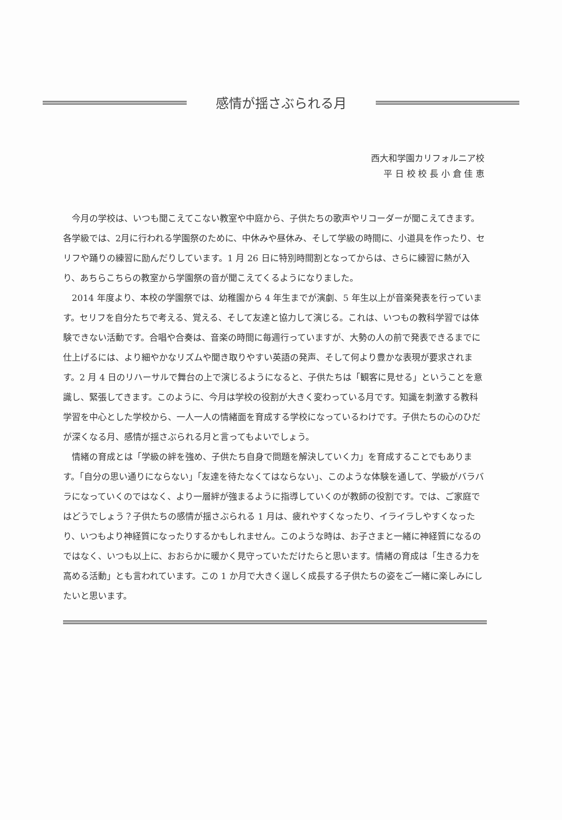感情が揺さぶられる月
西大和学園カリフォルニア校
平 日 校 校 長 小 倉 佳 恵
今月の学校は、いつも聞こえてこない教室や中庭から、子供たちの歌声やリコーダーが聞こえてきます。各学級では、2月に行われる学園祭のために、中休みや昼休み、そして学級の時間に、小道具を作ったり、セリフや踊りの練習に励んだりしています。1 月 26 日に特別時間割となってからは、さらに練習に熱が入り、あちらこちらの教室から学園祭の音が聞こえてくるようになりました。
2014 年度より、本校の学園祭では、幼稚園から 4 年生までが演劇、5 年生以上が音楽発表を行っています。セリフを自分たちで考える、覚える、そして友達と協力して演じる。これは、いつもの教科学習では体験できない活動です。合唱や合奏は、音楽の時間に毎週行っていますが、大勢の人の前で発表できるまでに仕上げるには、より細やかなリズムや聞き取りやすい英語の発声、そして何より豊かな表現が要求されます。2 月 4 日のリハーサルで舞台の上で演じるようになると、子供たちは「観客に見せる」ということを意識し、緊張してきます。このように、今月は学校の役割が大きく変わっている月です。知識を刺激する教科学習を中心とした学校から、一人一人の情緒面を育成する学校になっているわけです。子供たちの心のひだが深くなる月、感情が揺さぶられる月と言ってもよいでしょう。
情緒の育成とは「学級の絆を強め、子供たち自身で問題を解決していく力」を育成することでもあります。「自分の思い通りにならない」「友達を待たなくてはならない」、このような体験を通して、学級がバラバラになっていくのではなく、より一層絆が強まるように指導していくのが教師の役割です。では、ご家庭ではどうでしょう？子供たちの感情が揺さぶられる 1 月は、疲れやすくなったり、イライラしやすくなったり、いつもより神経質になったりするかもしれません。このような時は、お子さまと一緒に神経質になるのではなく、いつも以上に、おおらかに暖かく見守っていただけたらと思います。情緒の育成は「生きる力を高める活動」とも言われています。この 1 か月で大きく逞しく成長する子供たちの姿をご一緒に楽しみにしたいと思います。